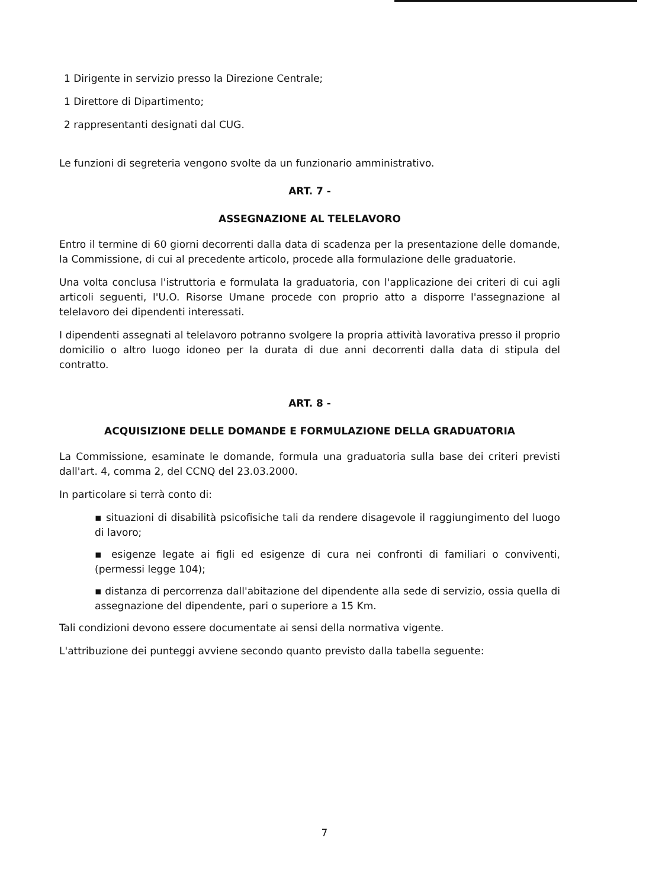1 Dirigente in servizio presso la Direzione Centrale;
1 Direttore di Dipartimento;
2 rappresentanti designati dal CUG.
Le funzioni di segreteria vengono svolte da un funzionario amministrativo.
ART. 7 -
ASSEGNAZIONE AL TELELAVORO
Entro il termine di 60 giorni decorrenti dalla data di scadenza per la presentazione delle domande, la Commissione, di cui al precedente articolo, procede alla formulazione delle graduatorie.
Una volta conclusa l'istruttoria e formulata la graduatoria, con l'applicazione dei criteri di cui agli articoli seguenti, l'U.O. Risorse Umane procede con proprio atto a disporre l'assegnazione al telelavoro dei dipendenti interessati.
I dipendenti assegnati al telelavoro potranno svolgere la propria attività lavorativa presso il proprio domicilio o altro luogo idoneo per la durata di due anni decorrenti dalla data di stipula del contratto.
ART. 8 -
ACQUISIZIONE DELLE DOMANDE E FORMULAZIONE DELLA GRADUATORIA
La Commissione, esaminate le domande, formula una graduatoria sulla base dei criteri previsti dall'art. 4, comma 2, del CCNQ del 23.03.2000.
In particolare si terrà conto di:
▪ situazioni di disabilità psicofisiche tali da rendere disagevole il raggiungimento del luogo di lavoro;
▪ esigenze legate ai figli ed esigenze di cura nei confronti di familiari o conviventi, (permessi legge 104);
▪ distanza di percorrenza dall'abitazione del dipendente alla sede di servizio, ossia quella di assegnazione del dipendente, pari o superiore a 15 Km.
Tali condizioni devono essere documentate ai sensi della normativa vigente.
L'attribuzione dei punteggi avviene secondo quanto previsto dalla tabella seguente:
7